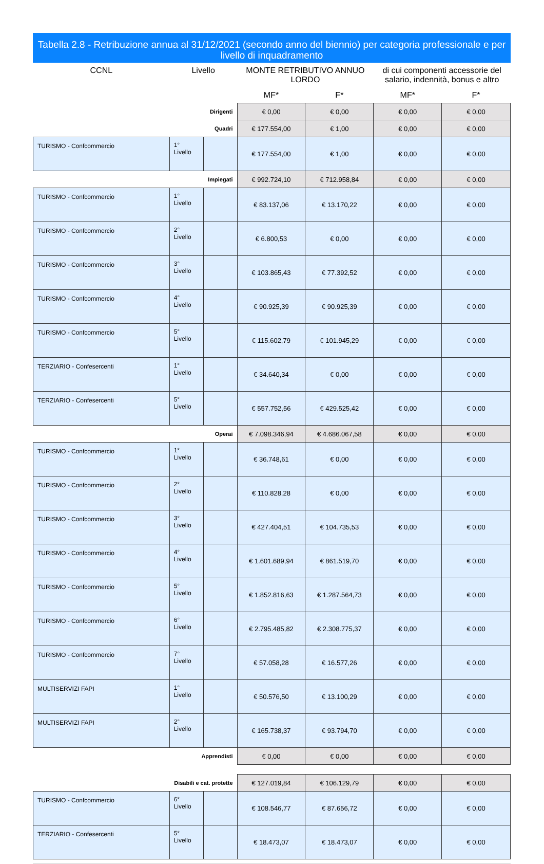Tabella 2.8 - Retribuzione annua al 31/12/2021 (secondo anno del biennio) per categoria professionale e per livello di inquadramento
| CCNL | Livello | | MONTE RETRIBUTIVO ANNUO LORDO | | di cui componenti accessorie del salario, indennità, bonus e altro | |
| --- | --- | --- | --- | --- | --- | --- |
| | | | MF* | F* | MF* | F* |
| Dirigenti | | | € 0,00 | € 0,00 | € 0,00 | € 0,00 |
| Quadri | | | € 177.554,00 | € 1,00 | € 0,00 | € 0,00 |
| TURISMO - Confcommercio | 1° Livello | | € 177.554,00 | € 1,00 | € 0,00 | € 0,00 |
| Impiegati | | | € 992.724,10 | € 712.958,84 | € 0,00 | € 0,00 |
| TURISMO - Confcommercio | 1° Livello | | € 83.137,06 | € 13.170,22 | € 0,00 | € 0,00 |
| TURISMO - Confcommercio | 2° Livello | | € 6.800,53 | € 0,00 | € 0,00 | € 0,00 |
| TURISMO - Confcommercio | 3° Livello | | € 103.865,43 | € 77.392,52 | € 0,00 | € 0,00 |
| TURISMO - Confcommercio | 4° Livello | | € 90.925,39 | € 90.925,39 | € 0,00 | € 0,00 |
| TURISMO - Confcommercio | 5° Livello | | € 115.602,79 | € 101.945,29 | € 0,00 | € 0,00 |
| TERZIARIO - Confesercenti | 1° Livello | | € 34.640,34 | € 0,00 | € 0,00 | € 0,00 |
| TERZIARIO - Confesercenti | 5° Livello | | € 557.752,56 | € 429.525,42 | € 0,00 | € 0,00 |
| Operai | | | € 7.098.346,94 | € 4.686.067,58 | € 0,00 | € 0,00 |
| TURISMO - Confcommercio | 1° Livello | | € 36.748,61 | € 0,00 | € 0,00 | € 0,00 |
| TURISMO - Confcommercio | 2° Livello | | € 110.828,28 | € 0,00 | € 0,00 | € 0,00 |
| TURISMO - Confcommercio | 3° Livello | | € 427.404,51 | € 104.735,53 | € 0,00 | € 0,00 |
| TURISMO - Confcommercio | 4° Livello | | € 1.601.689,94 | € 861.519,70 | € 0,00 | € 0,00 |
| TURISMO - Confcommercio | 5° Livello | | € 1.852.816,63 | € 1.287.564,73 | € 0,00 | € 0,00 |
| TURISMO - Confcommercio | 6° Livello | | € 2.795.485,82 | € 2.308.775,37 | € 0,00 | € 0,00 |
| TURISMO - Confcommercio | 7° Livello | | € 57.058,28 | € 16.577,26 | € 0,00 | € 0,00 |
| MULTISERVIZI FAPI | 1° Livello | | € 50.576,50 | € 13.100,29 | € 0,00 | € 0,00 |
| MULTISERVIZI FAPI | 2° Livello | | € 165.738,37 | € 93.794,70 | € 0,00 | € 0,00 |
| Apprendisti | | | € 0,00 | € 0,00 | € 0,00 | € 0,00 |
| Disabili e cat. protette | | | € 127.019,84 | € 106.129,79 | € 0,00 | € 0,00 |
| TURISMO - Confcommercio | 6° Livello | | € 108.546,77 | € 87.656,72 | € 0,00 | € 0,00 |
| TERZIARIO - Confesercenti | 5° Livello | | € 18.473,07 | € 18.473,07 | € 0,00 | € 0,00 |